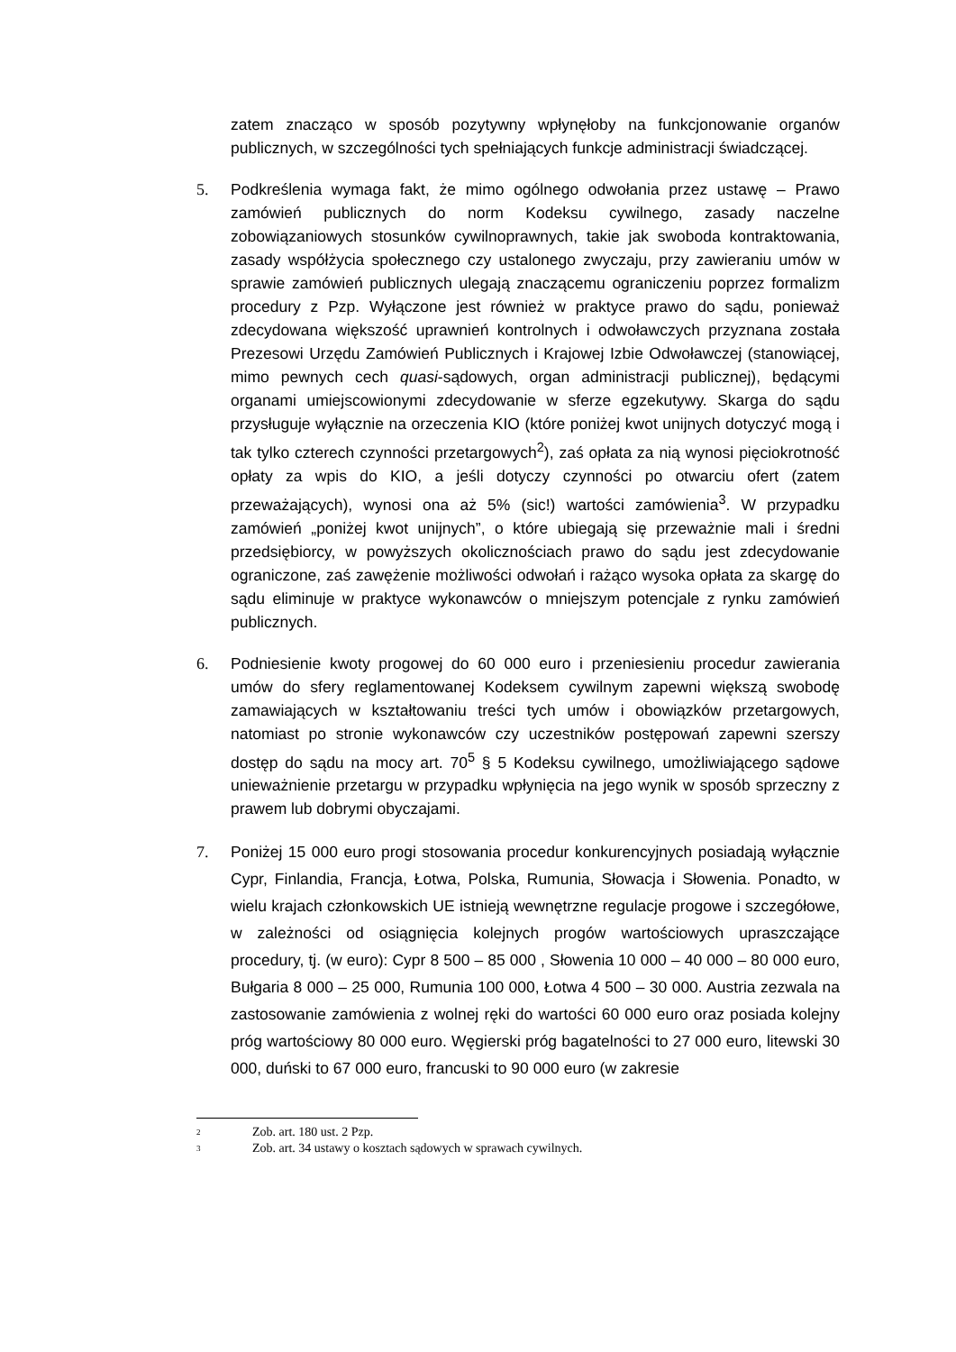zatem znacząco w sposób pozytywny wpłynęłoby na funkcjonowanie organów publicznych, w szczególności tych spełniających funkcje administracji świadczącej.
5. Podkreślenia wymaga fakt, że mimo ogólnego odwołania przez ustawę – Prawo zamówień publicznych do norm Kodeksu cywilnego, zasady naczelne zobowiązaniowych stosunków cywilnoprawnych, takie jak swoboda kontraktowania, zasady współżycia społecznego czy ustalonego zwyczaju, przy zawieraniu umów w sprawie zamówień publicznych ulegają znaczącemu ograniczeniu poprzez formalizm procedury z Pzp. Wyłączone jest również w praktyce prawo do sądu, ponieważ zdecydowana większość uprawnień kontrolnych i odwoławczych przyznana została Prezesowi Urzędu Zamówień Publicznych i Krajowej Izbie Odwoławczej (stanowiącej, mimo pewnych cech quasi-sądowych, organ administracji publicznej), będącymi organami umiejscowionymi zdecydowanie w sferze egzekutywy. Skarga do sądu przysługuje wyłącznie na orzeczenia KIO (które poniżej kwot unijnych dotyczyć mogą i tak tylko czterech czynności przetargowych<sup>2</sup>), zaś opłata za nią wynosi pięciokrotność opłaty za wpis do KIO, a jeśli dotyczy czynności po otwarciu ofert (zatem przeważających), wynosi ona aż 5% (sic!) wartości zamówienia<sup>3</sup>. W przypadku zamówień „poniżej kwot unijnych”, o które ubiegają się przeważnie mali i średni przedsiębiorcy, w powyższych okolicznościach prawo do sądu jest zdecydowanie ograniczone, zaś zawężenie możliwości odwołań i rażąco wysoka opłata za skargę do sądu eliminuje w praktyce wykonawców o mniejszym potencjale z rynku zamówień publicznych.
6. Podniesienie kwoty progowej do 60 000 euro i przeniesieniu procedur zawierania umów do sfery reglamentowanej Kodeksem cywilnym zapewni większą swobodę zamawiających w kształtowaniu treści tych umów i obowiązków przetargowych, natomiast po stronie wykonawców czy uczestników postępowań zapewni szerszy dostęp do sądu na mocy art. 70<sup>5</sup> § 5 Kodeksu cywilnego, umożliwiającego sądowe unieważnienie przetargu w przypadku wpłynięcia na jego wynik w sposób sprzeczny z prawem lub dobrymi obyczajami.
7. Poniżej 15 000 euro progi stosowania procedur konkurencyjnych posiadają wyłącznie Cypr, Finlandia, Francja, Łotwa, Polska, Rumunia, Słowacja i Słowenia. Ponadto, w wielu krajach członkowskich UE istnieją wewnętrzne regulacje progowe i szczegółowe, w zależności od osiągnięcia kolejnych progów wartościowych upraszczające procedury, tj. (w euro): Cypr 8 500 – 85 000 , Słowenia 10 000 – 40 000 – 80 000 euro, Bułgaria 8 000 – 25 000, Rumunia 100 000, Łotwa 4 500 – 30 000. Austria zezwala na zastosowanie zamówienia z wolnej ręki do wartości 60 000 euro oraz posiada kolejny próg wartościowy 80 000 euro. Węgierski próg bagatelności to 27 000 euro, litewski 30 000, duński to 67 000 euro, francuski to 90 000 euro (w zakresie
<sup>2</sup> Zob. art. 180 ust. 2 Pzp.
<sup>3</sup> Zob. art. 34 ustawy o kosztach sądowych w sprawach cywilnych.